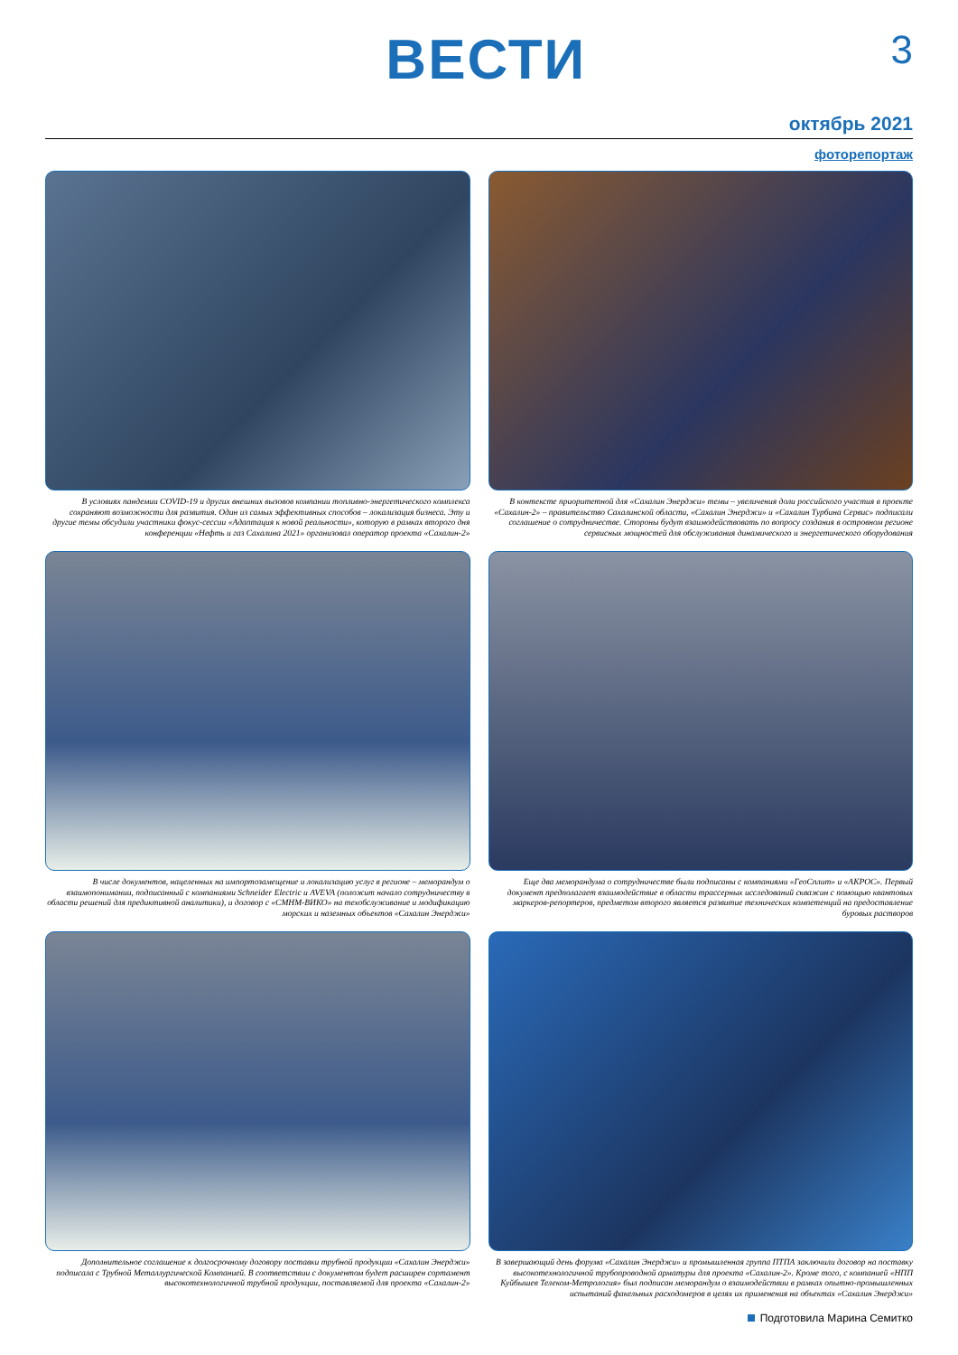ВЕСТИ
3
октябрь 2021
фоторепортаж
В условиях пандемии COVID-19 и других внешних вызовов компании топливно-энергетического комплекса сохраняют возможности для развития. Один из самых эффективных способов – локализация бизнеса. Эту и другие темы обсудили участники фокус-сессии «Адаптация к новой реальности», которую в рамках второго дня конференции «Нефть и газ Сахалина 2021» организовал оператор проекта «Сахалин-2»
В контексте приоритетной для «Сахалин Энерджи» темы – увеличения доли российского участия в проекте «Сахалин-2» – правительство Сахалинской области, «Сахалин Энерджи» и «Сахалин Турбина Сервис» подписали соглашение о сотрудничестве. Стороны будут взаимодействовать по вопросу создания в островном регионе сервисных мощностей для обслуживания динамического и энергетического оборудования
В числе документов, нацеленных на импортозамещение и локализацию услуг в регионе – меморандум о взаимопонимании, подписанный с компаниями Schneider Electric и AVEVA (положит начало сотрудничеству в области решений для предиктивной аналитики), и договор с «СМНМ-ВИКО» на техобслуживание и модификацию морских и наземных объектов «Сахалин Энерджи»
Еще два меморандума о сотрудничестве были подписаны с компаниями «ГеоСплит» и «АКРОС». Первый документ предполагает взаимодействие в области трассерных исследований скважин с помощью квантовых маркеров-репортеров, предметом второго является развитие технических компетенций на предоставление буровых растворов
Дополнительное соглашение к долгосрочному договору поставки трубной продукции «Сахалин Энерджи» подписала с Трубной Металлургической Компанией. В соответствии с документом будет расширен сортамент высокотехнологичной трубной продукции, поставляемой для проекта «Сахалин-2»
В завершающий день форума «Сахалин Энерджи» и промышленная группа ПТПА заключили договор на поставку высокотехнологичной трубопроводной арматуры для проекта «Сахалин-2». Кроме того, с компанией «НПП Куйбышев Телеком-Метрология» был подписан меморандум о взаимодействии в рамках опытно-промышленных испытаний факельных расходомеров в целях их применения на объектах «Сахалин Энерджи»
Подготовила Марина Семитко